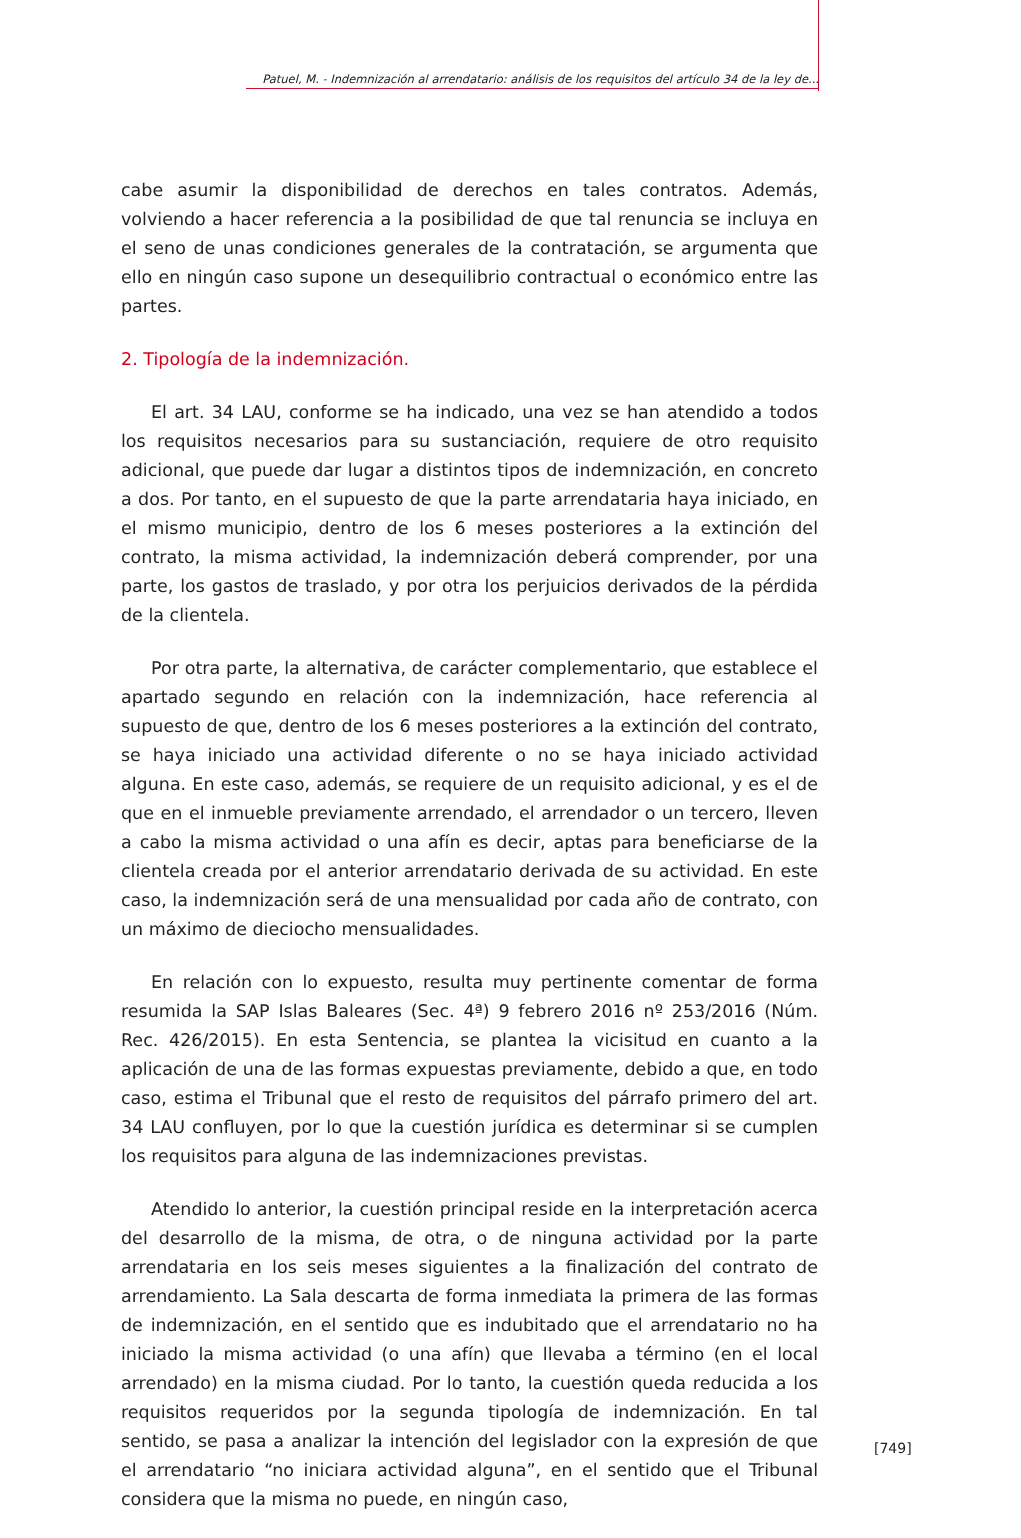Patuel, M. - Indemnización al arrendatario: análisis de los requisitos del artículo 34 de la ley de...
cabe asumir la disponibilidad de derechos en tales contratos. Además, volviendo a hacer referencia a la posibilidad de que tal renuncia se incluya en el seno de unas condiciones generales de la contratación, se argumenta que ello en ningún caso supone un desequilibrio contractual o económico entre las partes.
2. Tipología de la indemnización.
El art. 34 LAU, conforme se ha indicado, una vez se han atendido a todos los requisitos necesarios para su sustanciación, requiere de otro requisito adicional, que puede dar lugar a distintos tipos de indemnización, en concreto a dos. Por tanto, en el supuesto de que la parte arrendataria haya iniciado, en el mismo municipio, dentro de los 6 meses posteriores a la extinción del contrato, la misma actividad, la indemnización deberá comprender, por una parte, los gastos de traslado, y por otra los perjuicios derivados de la pérdida de la clientela.
Por otra parte, la alternativa, de carácter complementario, que establece el apartado segundo en relación con la indemnización, hace referencia al supuesto de que, dentro de los 6 meses posteriores a la extinción del contrato, se haya iniciado una actividad diferente o no se haya iniciado actividad alguna. En este caso, además, se requiere de un requisito adicional, y es el de que en el inmueble previamente arrendado, el arrendador o un tercero, lleven a cabo la misma actividad o una afín es decir, aptas para beneficiarse de la clientela creada por el anterior arrendatario derivada de su actividad. En este caso, la indemnización será de una mensualidad por cada año de contrato, con un máximo de dieciocho mensualidades.
En relación con lo expuesto, resulta muy pertinente comentar de forma resumida la SAP Islas Baleares (Sec. 4ª) 9 febrero 2016 nº 253/2016 (Núm. Rec. 426/2015). En esta Sentencia, se plantea la vicisitud en cuanto a la aplicación de una de las formas expuestas previamente, debido a que, en todo caso, estima el Tribunal que el resto de requisitos del párrafo primero del art. 34 LAU confluyen, por lo que la cuestión jurídica es determinar si se cumplen los requisitos para alguna de las indemnizaciones previstas.
Atendido lo anterior, la cuestión principal reside en la interpretación acerca del desarrollo de la misma, de otra, o de ninguna actividad por la parte arrendataria en los seis meses siguientes a la finalización del contrato de arrendamiento. La Sala descarta de forma inmediata la primera de las formas de indemnización, en el sentido que es indubitado que el arrendatario no ha iniciado la misma actividad (o una afín) que llevaba a término (en el local arrendado) en la misma ciudad. Por lo tanto, la cuestión queda reducida a los requisitos requeridos por la segunda tipología de indemnización. En tal sentido, se pasa a analizar la intención del legislador con la expresión de que el arrendatario “no iniciara actividad alguna”, en el sentido que el Tribunal considera que la misma no puede, en ningún caso,
[749]